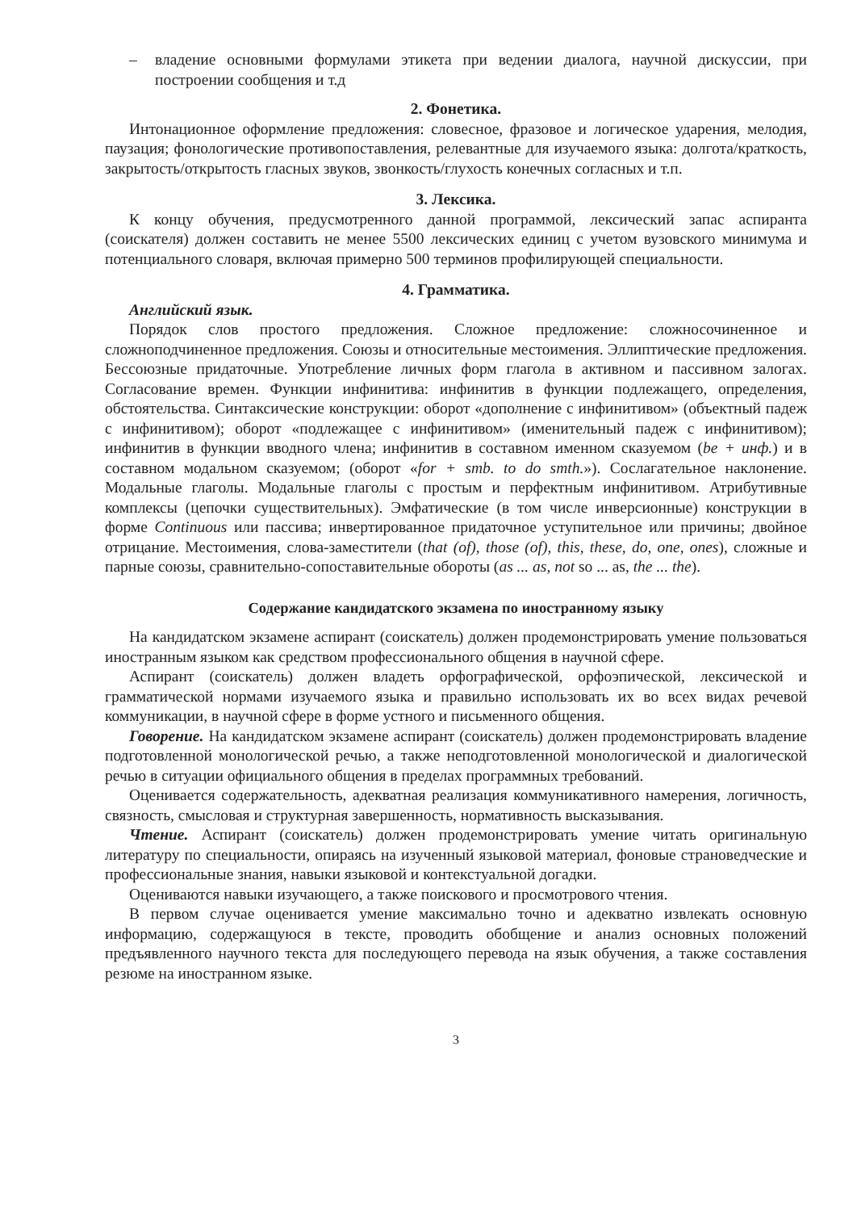– владение основными формулами этикета при ведении диалога, научной дискуссии, при построении сообщения и т.д
2. Фонетика.
Интонационное оформление предложения: словесное, фразовое и логическое ударения, мелодия, паузация; фонологические противопоставления, релевантные для изучаемого языка: долгота/краткость, закрытость/открытость гласных звуков, звонкость/глухость конечных согласных и т.п.
3. Лексика.
К концу обучения, предусмотренного данной программой, лексический запас аспиранта (соискателя) должен составить не менее 5500 лексических единиц с учетом вузовского минимума и потенциального словаря, включая примерно 500 терминов профилирующей специальности.
4. Грамматика.
Английский язык.
Порядок слов простого предложения. Сложное предложение: сложносочиненное и сложноподчиненное предложения. Союзы и относительные местоимения. Эллиптические предложения. Бессоюзные придаточные. Употребление личных форм глагола в активном и пассивном залогах. Согласование времен. Функции инфинитива: инфинитив в функции подлежащего, определения, обстоятельства. Синтаксические конструкции: оборот «дополнение с инфинитивом» (объектный падеж с инфинитивом); оборот «подлежащее с инфинитивом» (именительный падеж с инфинитивом); инфинитив в функции вводного члена; инфинитив в составном именном сказуемом (be + инф.) и в составном модальном сказуемом; (оборот «for + smb. to do smth.»). Сослагательное наклонение. Модальные глаголы. Модальные глаголы с простым и перфектным инфинитивом. Атрибутивные комплексы (цепочки существительных). Эмфатические (в том числе инверсионные) конструкции в форме Continuous или пассива; инвертированное придаточное уступительное или причины; двойное отрицание. Местоимения, слова-заместители (that (of), those (of), this, these, do, one, ones), сложные и парные союзы, сравнительно-сопоставительные обороты (as ... as, not so ... as, the ... the).
Содержание кандидатского экзамена по иностранному языку
На кандидатском экзамене аспирант (соискатель) должен продемонстрировать умение пользоваться иностранным языком как средством профессионального общения в научной сфере.
Аспирант (соискатель) должен владеть орфографической, орфоэпической, лексической и грамматической нормами изучаемого языка и правильно использовать их во всех видах речевой коммуникации, в научной сфере в форме устного и письменного общения.
Говорение. На кандидатском экзамене аспирант (соискатель) должен продемонстрировать владение подготовленной монологической речью, а также неподготовленной монологической и диалогической речью в ситуации официального общения в пределах программных требований.
Оценивается содержательность, адекватная реализация коммуникативного намерения, логичность, связность, смысловая и структурная завершенность, нормативность высказывания.
Чтение. Аспирант (соискатель) должен продемонстрировать умение читать оригинальную литературу по специальности, опираясь на изученный языковой материал, фоновые страноведческие и профессиональные знания, навыки языковой и контекстуальной догадки.
Оцениваются навыки изучающего, а также поискового и просмотрового чтения.
В первом случае оценивается умение максимально точно и адекватно извлекать основную информацию, содержащуюся в тексте, проводить обобщение и анализ основных положений предъявленного научного текста для последующего перевода на язык обучения, а также составления резюме на иностранном языке.
3